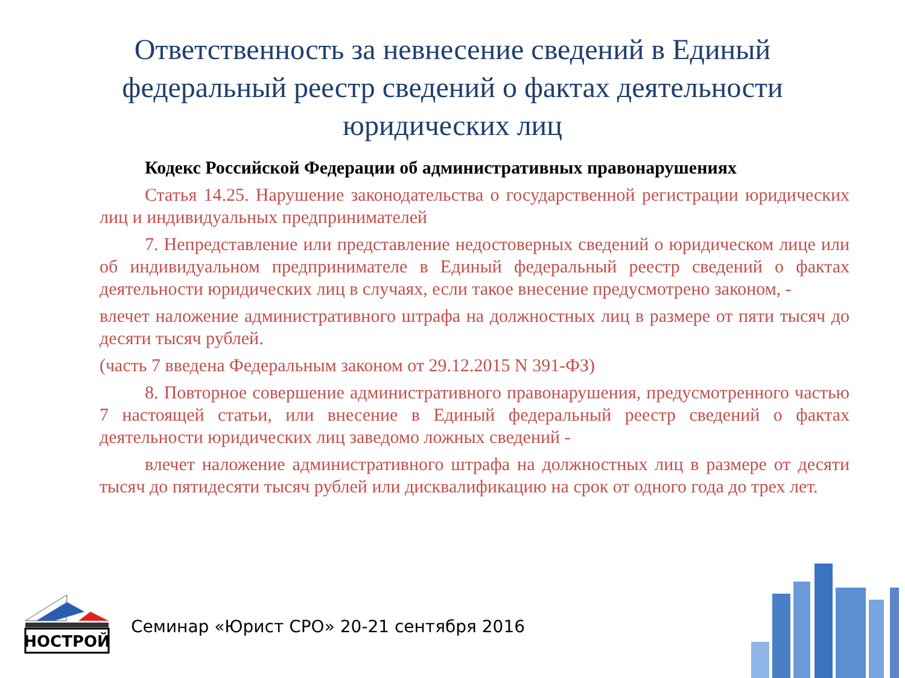Ответственность за невнесение сведений в Единый федеральный реестр сведений о фактах деятельности юридических лиц
Кодекс Российской Федерации об административных правонарушениях
Статья 14.25. Нарушение законодательства о государственной регистрации юридических лиц и индивидуальных предпринимателей
7. Непредставление или представление недостоверных сведений о юридическом лице или об индивидуальном предпринимателе в Единый федеральный реестр сведений о фактах деятельности юридических лиц в случаях, если такое внесение предусмотрено законом, -
влечет наложение административного штрафа на должностных лиц в размере от пяти тысяч до десяти тысяч рублей.
(часть 7 введена Федеральным законом от 29.12.2015 N 391-ФЗ)
8. Повторное совершение административного правонарушения, предусмотренного частью 7 настоящей статьи, или внесение в Единый федеральный реестр сведений о фактах деятельности юридических лиц заведомо ложных сведений -
влечет наложение административного штрафа на должностных лиц в размере от десяти тысяч до пятидесяти тысяч рублей или дисквалификацию на срок от одного года до трех лет.
НОСТРОЙ
Семинар «Юрист СРО» 20-21 сентября 2016